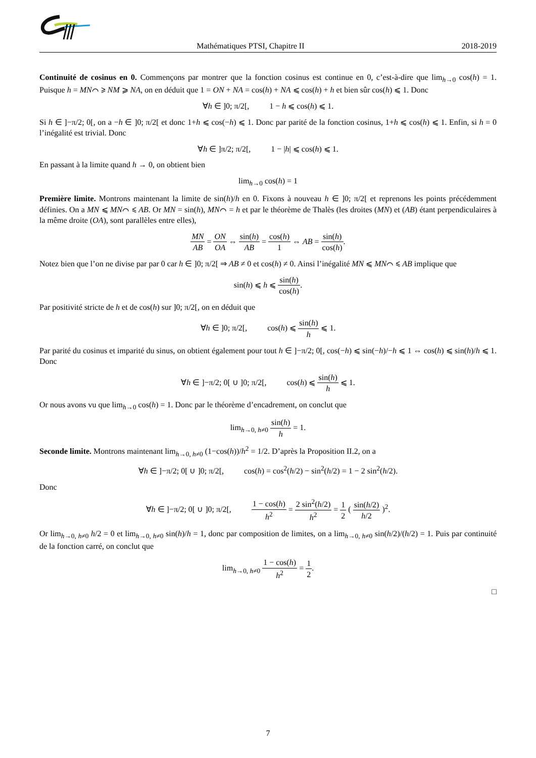Mathématiques PTSI, Chapitre II 2018-2019
Continuité de cosinus en 0. Commençons par montrer que la fonction cosinus est continue en 0, c’est-à-dire que lim<sub>h→0</sub> cos(h) = 1. Puisque h = MN⌒ ⩾ NM ⩾ NA, on en déduit que 1 = ON + NA = cos(h) + NA ⩽ cos(h) + h et bien sûr cos(h) ⩽ 1. Donc
∀h ∈ ]0; π/2[, 1 − h ⩽ cos(h) ⩽ 1.
Si h ∈ ]−π/2; 0[, on a −h ∈ ]0; π/2[ et donc 1+h ⩽ cos(−h) ⩽ 1. Donc par parité de la fonction cosinus, 1+h ⩽ cos(h) ⩽ 1. Enfin, si h = 0 l’inégalité est trivial. Donc
∀h ∈ ]π/2; π/2[, 1 − |h| ⩽ cos(h) ⩽ 1.
En passant à la limite quand h → 0, on obtient bien
lim<sub>h→0</sub> cos(h) = 1
Première limite. Montrons maintenant la limite de sin(h)/h en 0. Fixons à nouveau h ∈ ]0; π/2[ et reprenons les points précédemment définies. On a MN ⩽ MN⌒ ⩽ AB. Or MN = sin(h), MN⌒ = h et par le théorème de Thalès (les droites (MN) et (AB) étant perpendiculaires à la même droite (OA), sont parallèles entre elles),
MN AB = ON OA ⇔ sin(h) AB = cos(h) 1 ⇔ AB = sin(h) cos(h).
Notez bien que l’on ne divise par par 0 car h ∈ ]0; π/2[ ⇒ AB ≠ 0 et cos(h) ≠ 0. Ainsi l’inégalité MN ⩽ MN⌒ ⩽ AB implique que
sin(h) ⩽ h ⩽ sin(h) cos(h).
Par positivité stricte de h et de cos(h) sur ]0; π/2[, on en déduit que
∀h ∈ ]0; π/2[, cos(h) ⩽ sin(h) h ⩽ 1.
Par parité du cosinus et imparité du sinus, on obtient également pour tout h ∈ ]−π/2; 0[, cos(−h) ⩽ sin(−h)/−h ⩽ 1 ⇔ cos(h) ⩽ sin(h)/h ⩽ 1. Donc
∀h ∈ ]−π/2; 0[ ∪ ]0; π/2[, cos(h) ⩽ sin(h) h ⩽ 1.
Or nous avons vu que lim<sub>h→0</sub> cos(h) = 1. Donc par le théorème d’encadrement, on conclut que
lim<sub>h→0, h≠0</sub> sin(h) h = 1.
Seconde limite. Montrons maintenant lim<sub>h→0, h≠0</sub> (1−cos(h))/h<sup>2</sup> = 1/2. D’après la Proposition II.2, on a
∀h ∈ ]−π/2; 0[ ∪ ]0; π/2[, cos(h) = cos<sup>2</sup>(h/2) − sin<sup>2</sup>(h/2) = 1 − 2 sin<sup>2</sup>(h/2).
Donc
∀h ∈ ]−π/2; 0[ ∪ ]0; π/2[, 1 − cos(h) h<sup>2</sup> = 2 sin<sup>2</sup>(h/2) h<sup>2</sup> = 1 2 ( sin(h/2) h/2 )<sup>2</sup>.
Or lim<sub>h→0, h≠0</sub> h/2 = 0 et lim<sub>h→0, h≠0</sub> sin(h)/h = 1, donc par composition de limites, on a lim<sub>h→0, h≠0</sub> sin(h/2)/(h/2) = 1. Puis par continuité de la fonction carré, on conclut que
lim<sub>h→0, h≠0</sub> 1 − cos(h) h<sup>2</sup> = 1 2.
□
7